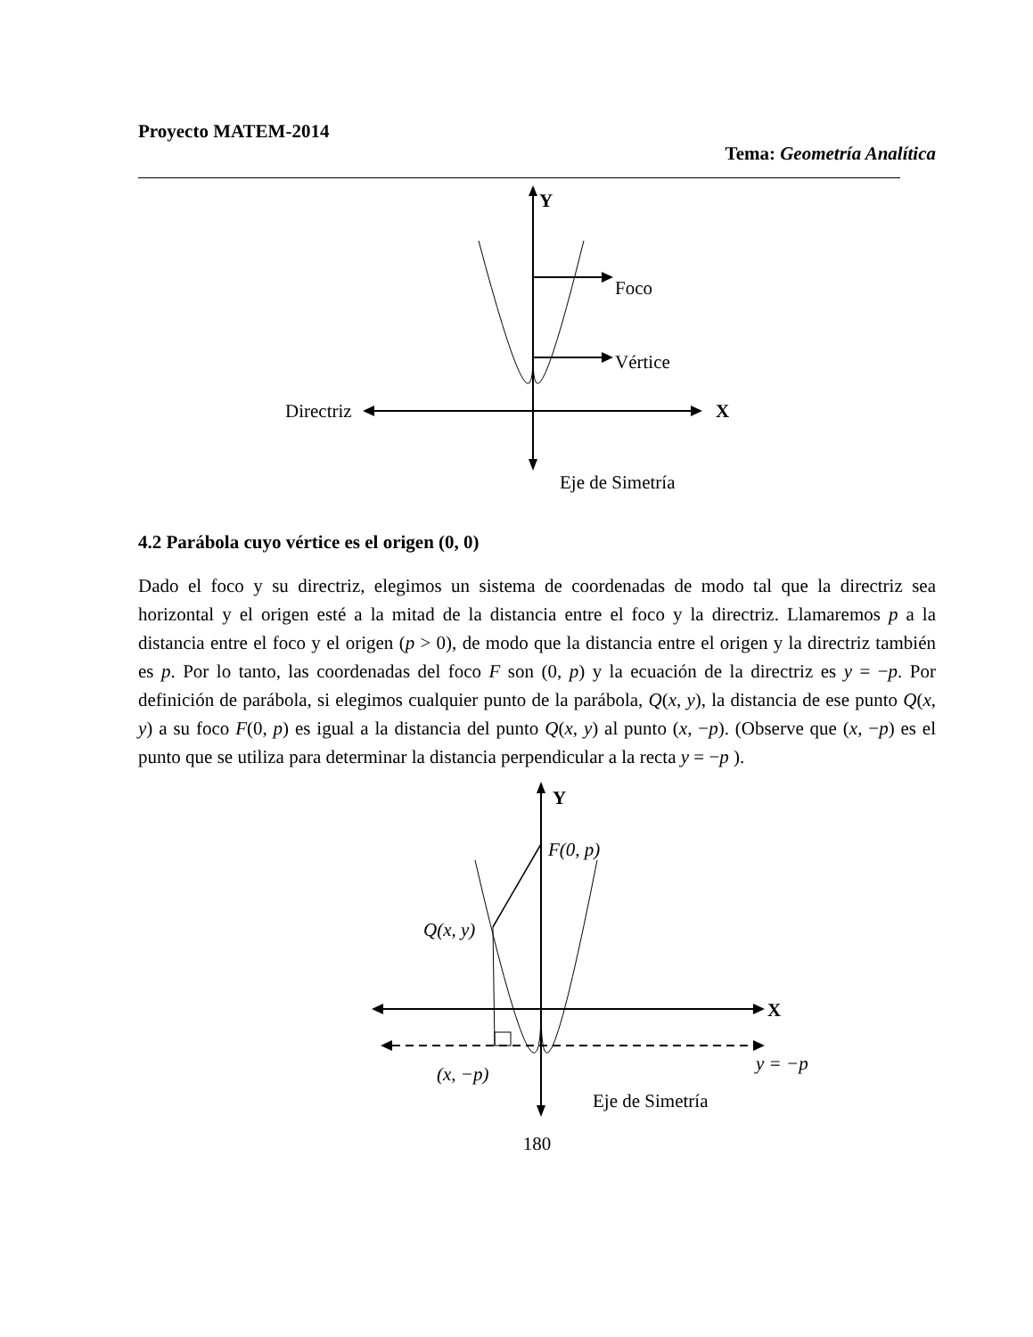Proyecto MATEM-2014
Tema: Geometría Analítica
Y
Foco
Vértice
Directriz
X
Eje de Simetría
4.2 Parábola cuyo vértice es el origen (0, 0)
Dado el foco y su directriz, elegimos un sistema de coordenadas de modo tal que la directriz sea horizontal y el origen esté a la mitad de la distancia entre el foco y la directriz. Llamaremos p a la distancia entre el foco y el origen (p > 0), de modo que la distancia entre el origen y la directriz también es p. Por lo tanto, las coordenadas del foco F son (0, p) y la ecuación de la directriz es y = −p. Por definición de parábola, si elegimos cualquier punto de la parábola, Q(x, y), la distancia de ese punto Q(x, y) a su foco F(0, p) es igual a la distancia del punto Q(x, y) al punto (x, −p). (Observe que (x, −p) es el punto que se utiliza para determinar la distancia perpendicular a la recta y = −p ).
Y
F(0, p)
Q(x, y)
X
(x, −p)
y = −p
Eje de Simetría
180